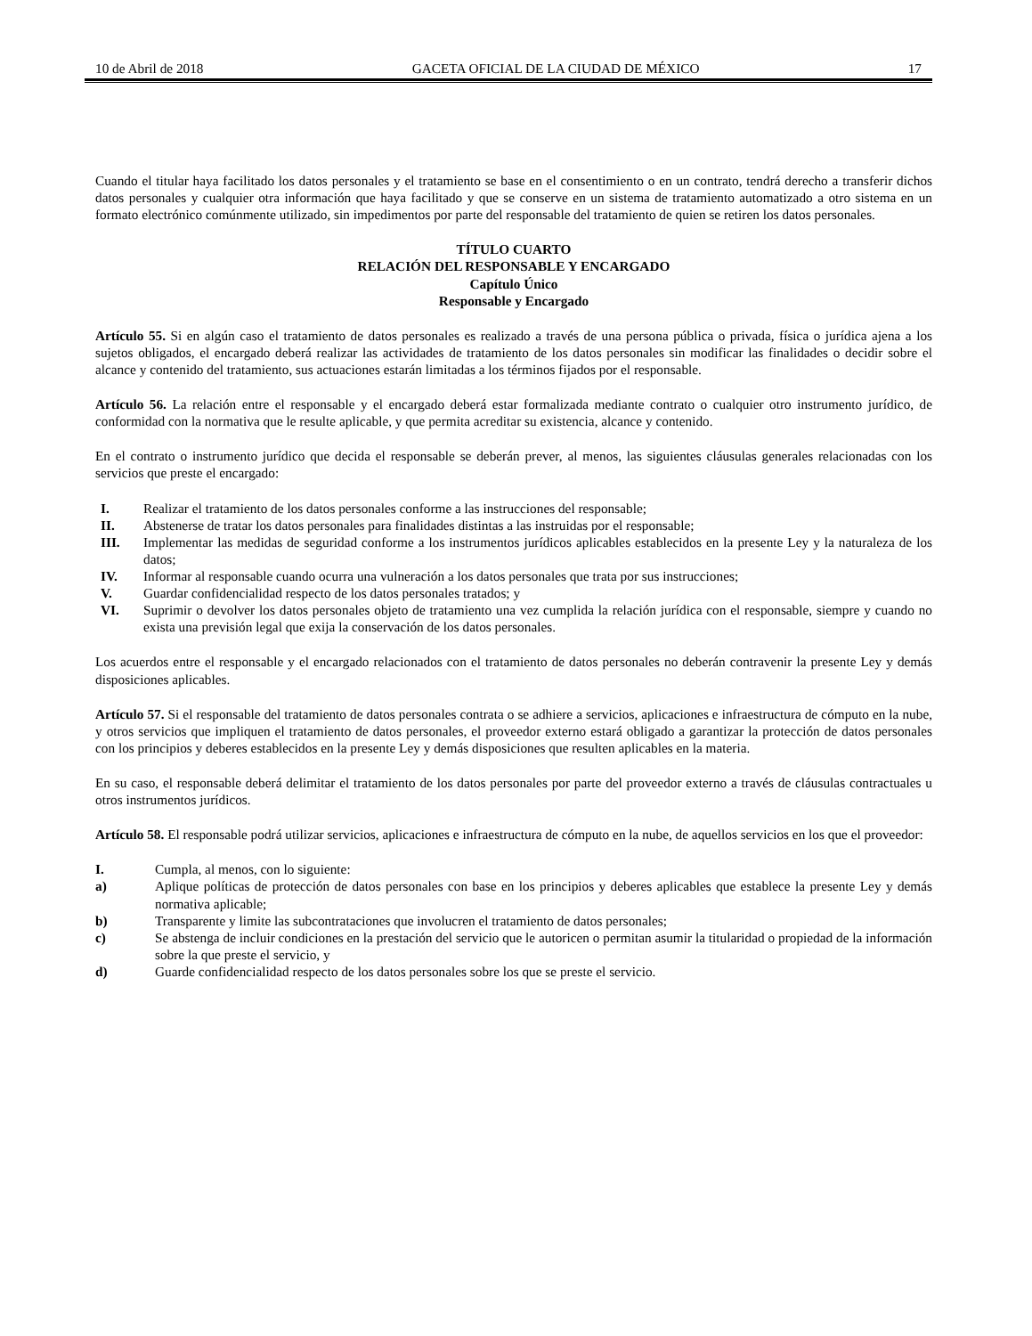10 de Abril de 2018 GACETA OFICIAL DE LA CIUDAD DE MÉXICO 17
Cuando el titular haya facilitado los datos personales y el tratamiento se base en el consentimiento o en un contrato, tendrá derecho a transferir dichos datos personales y cualquier otra información que haya facilitado y que se conserve en un sistema de tratamiento automatizado a otro sistema en un formato electrónico comúnmente utilizado, sin impedimentos por parte del responsable del tratamiento de quien se retiren los datos personales.
TÍTULO CUARTO
RELACIÓN DEL RESPONSABLE Y ENCARGADO
Capítulo Único
Responsable y Encargado
Artículo 55. Si en algún caso el tratamiento de datos personales es realizado a través de una persona pública o privada, física o jurídica ajena a los sujetos obligados, el encargado deberá realizar las actividades de tratamiento de los datos personales sin modificar las finalidades o decidir sobre el alcance y contenido del tratamiento, sus actuaciones estarán limitadas a los términos fijados por el responsable.
Artículo 56. La relación entre el responsable y el encargado deberá estar formalizada mediante contrato o cualquier otro instrumento jurídico, de conformidad con la normativa que le resulte aplicable, y que permita acreditar su existencia, alcance y contenido.
En el contrato o instrumento jurídico que decida el responsable se deberán prever, al menos, las siguientes cláusulas generales relacionadas con los servicios que preste el encargado:
I. Realizar el tratamiento de los datos personales conforme a las instrucciones del responsable;
II. Abstenerse de tratar los datos personales para finalidades distintas a las instruidas por el responsable;
III. Implementar las medidas de seguridad conforme a los instrumentos jurídicos aplicables establecidos en la presente Ley y la naturaleza de los datos;
IV. Informar al responsable cuando ocurra una vulneración a los datos personales que trata por sus instrucciones;
V. Guardar confidencialidad respecto de los datos personales tratados; y
VI. Suprimir o devolver los datos personales objeto de tratamiento una vez cumplida la relación jurídica con el responsable, siempre y cuando no exista una previsión legal que exija la conservación de los datos personales.
Los acuerdos entre el responsable y el encargado relacionados con el tratamiento de datos personales no deberán contravenir la presente Ley y demás disposiciones aplicables.
Artículo 57. Si el responsable del tratamiento de datos personales contrata o se adhiere a servicios, aplicaciones e infraestructura de cómputo en la nube, y otros servicios que impliquen el tratamiento de datos personales, el proveedor externo estará obligado a garantizar la protección de datos personales con los principios y deberes establecidos en la presente Ley y demás disposiciones que resulten aplicables en la materia.
En su caso, el responsable deberá delimitar el tratamiento de los datos personales por parte del proveedor externo a través de cláusulas contractuales u otros instrumentos jurídicos.
Artículo 58. El responsable podrá utilizar servicios, aplicaciones e infraestructura de cómputo en la nube, de aquellos servicios en los que el proveedor:
I. Cumpla, al menos, con lo siguiente:
a) Aplique políticas de protección de datos personales con base en los principios y deberes aplicables que establece la presente Ley y demás normativa aplicable;
b) Transparente y limite las subcontrataciones que involucren el tratamiento de datos personales;
c) Se abstenga de incluir condiciones en la prestación del servicio que le autoricen o permitan asumir la titularidad o propiedad de la información sobre la que preste el servicio, y
d) Guarde confidencialidad respecto de los datos personales sobre los que se preste el servicio.